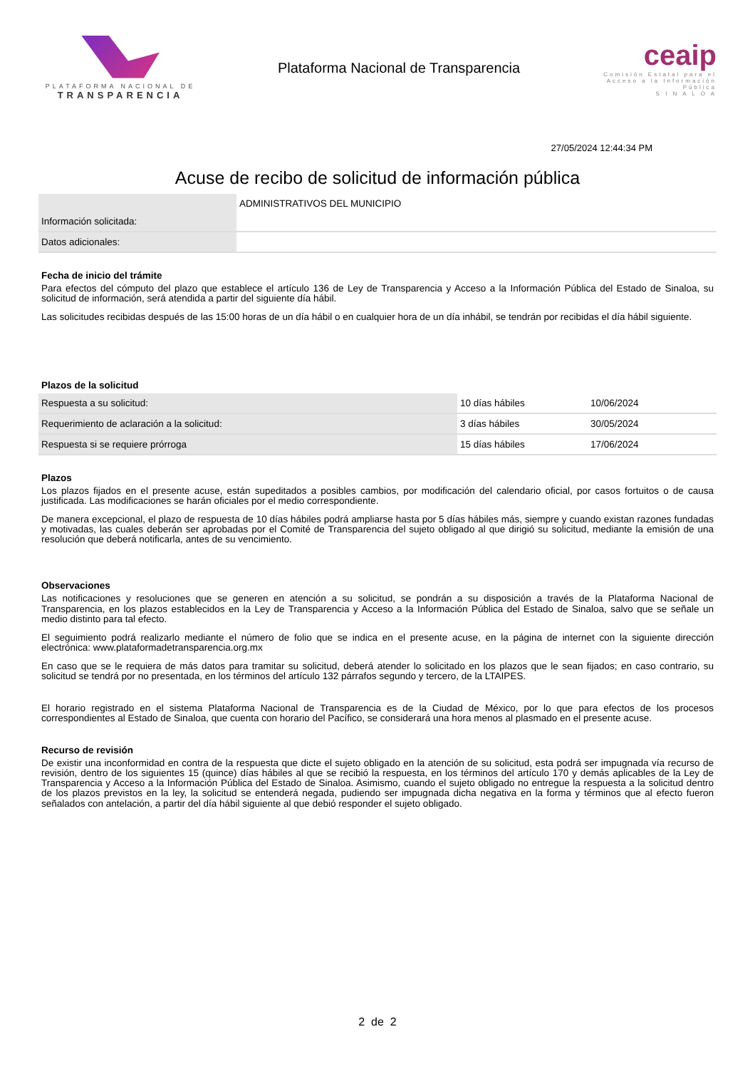PLATAFORMA NACIONAL DE
TRANSPARENCIA
Plataforma Nacional de Transparencia
ceaip
Comisión Estatal para el Acceso a la Información Pública
S I N A L O A
27/05/2024 12:44:34 PM
Acuse de recibo de solicitud de información pública
| Información solicitada: | ADMINISTRATIVOS DEL MUNICIPIO |
| Datos adicionales: | |
Fecha de inicio del trámite
Para efectos del cómputo del plazo que establece el artículo 136 de Ley de Transparencia y Acceso a la Información Pública del Estado de Sinaloa, su solicitud de información, será atendida a partir del siguiente día hábil.
Las solicitudes recibidas después de las 15:00 horas de un día hábil o en cualquier hora de un día inhábil, se tendrán por recibidas el día hábil siguiente.
Plazos de la solicitud
| Respuesta a su solicitud: | 10 días hábiles | 10/06/2024 |
| Requerimiento de aclaración a la solicitud: | 3 días hábiles | 30/05/2024 |
| Respuesta si se requiere prórroga | 15 días hábiles | 17/06/2024 |
Plazos
Los plazos fijados en el presente acuse, están supeditados a posibles cambios, por modificación del calendario oficial, por casos fortuitos o de causa justificada. Las modificaciones se harán oficiales por el medio correspondiente.
De manera excepcional, el plazo de respuesta de 10 días hábiles podrá ampliarse hasta por 5 días hábiles más, siempre y cuando existan razones fundadas y motivadas, las cuales deberán ser aprobadas por el Comité de Transparencia del sujeto obligado al que dirigió su solicitud, mediante la emisión de una resolución que deberá notificarla, antes de su vencimiento.
Observaciones
Las notificaciones y resoluciones que se generen en atención a su solicitud, se pondrán a su disposición a través de la Plataforma Nacional de Transparencia, en los plazos establecidos en la Ley de Transparencia y Acceso a la Información Pública del Estado de Sinaloa, salvo que se señale un medio distinto para tal efecto.
El seguimiento podrá realizarlo mediante el número de folio que se indica en el presente acuse, en la página de internet con la siguiente dirección electrónica: www.plataformadetransparencia.org.mx
En caso que se le requiera de más datos para tramitar su solicitud, deberá atender lo solicitado en los plazos que le sean fijados; en caso contrario, su solicitud se tendrá por no presentada, en los términos del artículo 132 párrafos segundo y tercero, de la LTAIPES.
El horario registrado en el sistema Plataforma Nacional de Transparencia es de la Ciudad de México, por lo que para efectos de los procesos correspondientes al Estado de Sinaloa, que cuenta con horario del Pacífico, se considerará una hora menos al plasmado en el presente acuse.
Recurso de revisión
De existir una inconformidad en contra de la respuesta que dicte el sujeto obligado en la atención de su solicitud, esta podrá ser impugnada vía recurso de revisión, dentro de los siguientes 15 (quince) días hábiles al que se recibió la respuesta, en los términos del artículo 170 y demás aplicables de la Ley de Transparencia y Acceso a la Información Pública del Estado de Sinaloa. Asimismo, cuando el sujeto obligado no entregue la respuesta a la solicitud dentro de los plazos previstos en la ley, la solicitud se entenderá negada, pudiendo ser impugnada dicha negativa en la forma y términos que al efecto fueron señalados con antelación, a partir del día hábil siguiente al que debió responder el sujeto obligado.
2 de 2